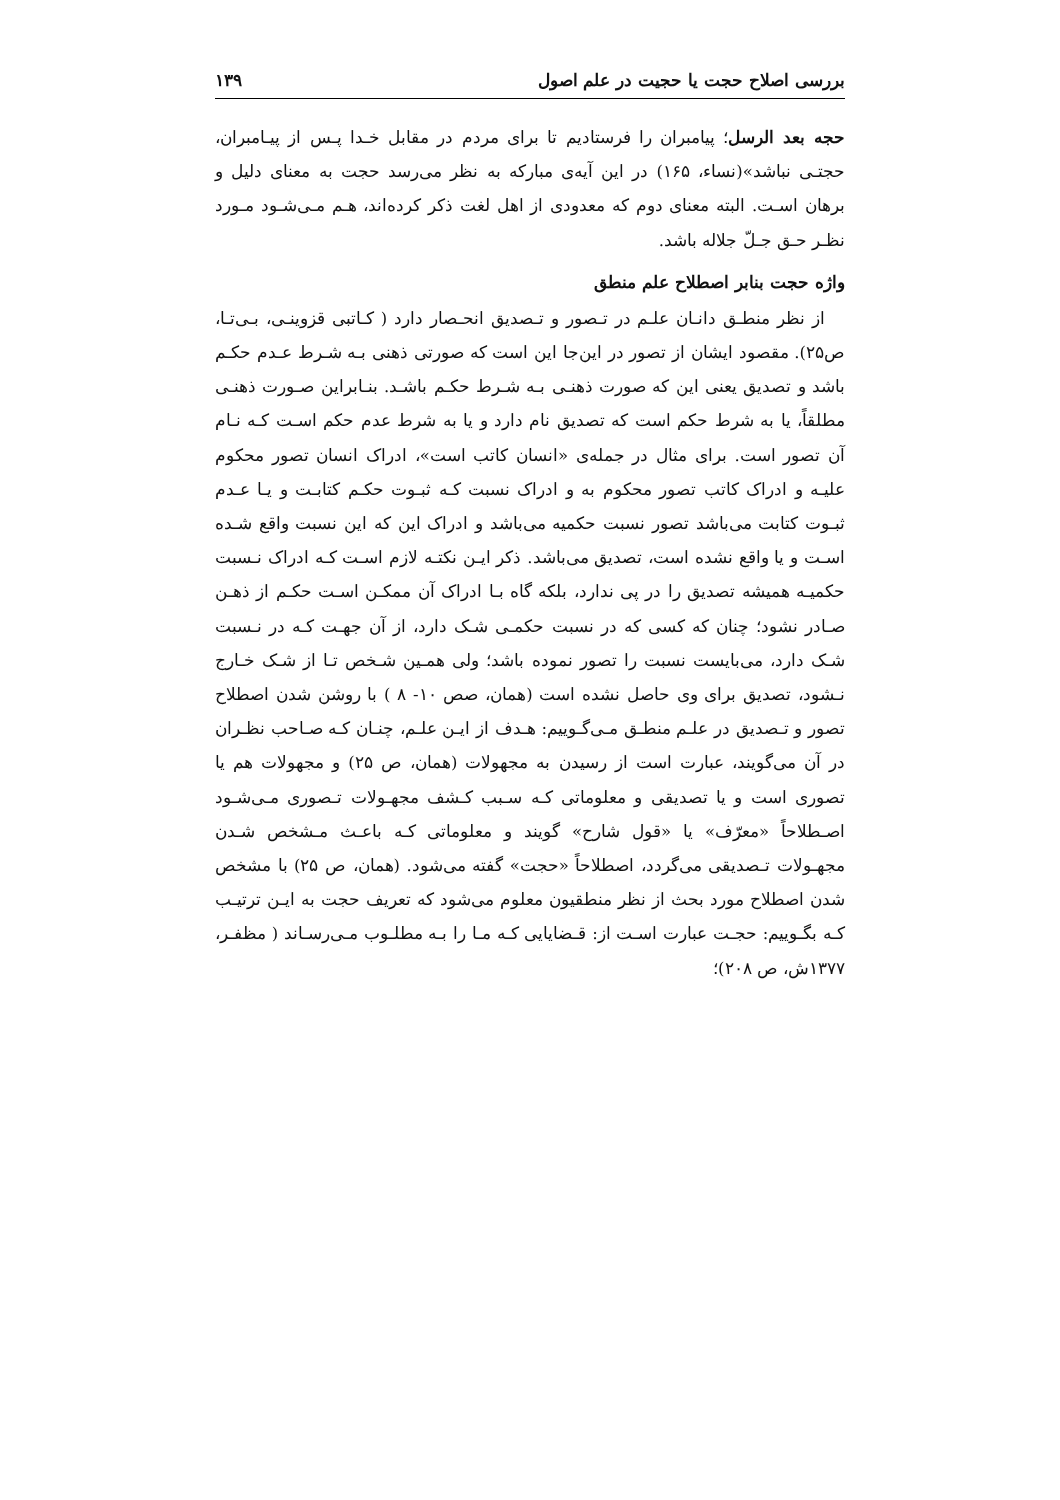بررسی اصلاح حجت یا حجیت در علم اصول ۱۳۹
حجه بعد الرسل؛ پیامبران را فرستادیم تا برای مردم در مقابل خـدا پـس از پیـامبران، حجتـی نباشد»(نساء، ۱۶۵) در این آیه‌ی مبارکه به نظر می‌رسد حجت به معنای دلیل و برهان اسـت. البته معنای دوم که معدودی از اهل لغت ذکر کرده‌اند، هـم مـی‌شـود مـورد نظـر حـق جـلّ جلاله باشد.
واژه حجت بنابر اصطلاح علم منطق
از نظر منطـق دانـان علـم در تـصور و تـصدیق انحـصار دارد ( کـاتبی قزوینـی، بـی‌تـا، ص۲۵). مقصود ایشان از تصور در این‌جا این است که صورتی ذهنی بـه شـرط عـدم حکـم باشد و تصدیق یعنی این که صورت ذهنـی بـه شـرط حکـم باشـد. بنـابراین صـورت ذهنـی مطلقاً، یا به شرط حکم است که تصدیق نام دارد و یا به شرط عدم حکم اسـت کـه نـام آن تصور است. برای مثال در جمله‌ی «انسان کاتب است»، ادراک انسان تصور محکوم علیـه و ادراک کاتب تصور محکوم به و ادراک نسبت کـه ثبـوت حکـم کتابـت و یـا عـدم ثبـوت کتابت می‌باشد تصور نسبت حکمیه می‌باشد و ادراک این که این نسبت واقع شـده اسـت و یا واقع نشده است، تصدیق می‌باشد. ذکر ایـن نکتـه لازم اسـت کـه ادراک نـسبت حکمیـه همیشه تصدیق را در پی ندارد، بلکه گاه بـا ادراک آن ممکـن اسـت حکـم از ذهـن صـادر نشود؛ چنان که کسی که در نسبت حکمـی شـک دارد، از آن جهـت کـه در نـسبت شـک دارد، می‌بایست نسبت را تصور نموده باشد؛ ولی همـین شـخص تـا از شـک خـارج نـشود، تصدیق برای وی حاصل نشده است (همان، صص ۱۰- ۸ ) با روشن شدن اصطلاح تصور و تـصدیق در علـم منطـق مـی‌گـوییم: هـدف از ایـن علـم، چنـان کـه صـاحب نظـران در آن می‌گویند، عبارت است از رسیدن به مجهولات (همان، ص ۲۵) و مجهولات هم یا تصوری است و یا تصدیقی و معلوماتی کـه سـبب کـشف مجهـولات تـصوری مـی‌شـود اصـطلاحاً «معرّف» یا «قول شارح» گویند و معلوماتی کـه باعـث مـشخص شـدن مجهـولات تـصدیقی می‌گردد، اصطلاحاً «حجت» گفته می‌شود. (همان، ص ۲۵) با مشخص شدن اصطلاح مورد بحث از نظر منطقیون معلوم می‌شود که تعریف حجت به ایـن ترتیـب کـه بگـوییم: حجـت عبارت اسـت از: قـضایایی کـه مـا را بـه مطلـوب مـی‌رسـاند ( مظفـر، ۱۳۷۷ش، ص ۲۰۸)؛